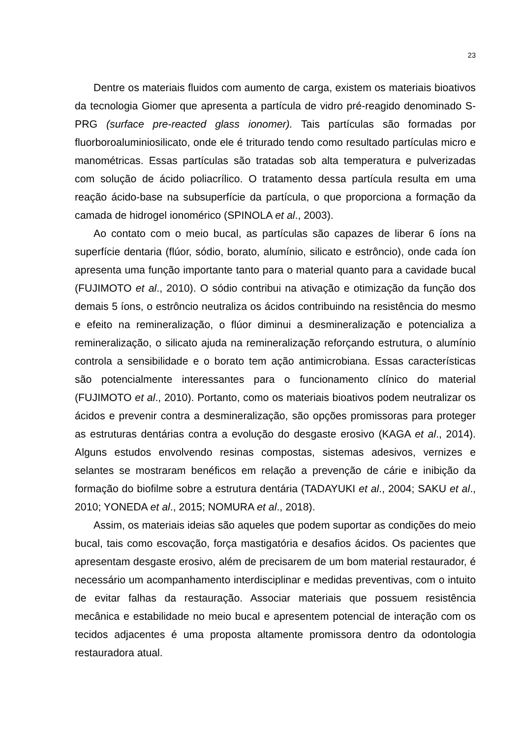23
Dentre os materiais fluidos com aumento de carga, existem os materiais bioativos da tecnologia Giomer que apresenta a partícula de vidro pré-reagido denominado S-PRG (surface pre-reacted glass ionomer). Tais partículas são formadas por fluorboroaluminiosilicato, onde ele é triturado tendo como resultado partículas micro e manométricas. Essas partículas são tratadas sob alta temperatura e pulverizadas com solução de ácido poliacrílico. O tratamento dessa partícula resulta em uma reação ácido-base na subsuperfície da partícula, o que proporciona a formação da camada de hidrogel ionomérico (SPINOLA et al., 2003).
Ao contato com o meio bucal, as partículas são capazes de liberar 6 íons na superfície dentaria (flúor, sódio, borato, alumínio, silicato e estrôncio), onde cada íon apresenta uma função importante tanto para o material quanto para a cavidade bucal (FUJIMOTO et al., 2010). O sódio contribui na ativação e otimização da função dos demais 5 íons, o estrôncio neutraliza os ácidos contribuindo na resistência do mesmo e efeito na remineralização, o flúor diminui a desmineralização e potencializa a remineralização, o silicato ajuda na remineralização reforçando estrutura, o alumínio controla a sensibilidade e o borato tem ação antimicrobiana. Essas características são potencialmente interessantes para o funcionamento clínico do material (FUJIMOTO et al., 2010). Portanto, como os materiais bioativos podem neutralizar os ácidos e prevenir contra a desmineralização, são opções promissoras para proteger as estruturas dentárias contra a evolução do desgaste erosivo (KAGA et al., 2014). Alguns estudos envolvendo resinas compostas, sistemas adesivos, vernizes e selantes se mostraram benéficos em relação a prevenção de cárie e inibição da formação do biofilme sobre a estrutura dentária (TADAYUKI et al., 2004; SAKU et al., 2010; YONEDA et al., 2015; NOMURA et al., 2018).
Assim, os materiais ideias são aqueles que podem suportar as condições do meio bucal, tais como escovação, força mastigatória e desafios ácidos. Os pacientes que apresentam desgaste erosivo, além de precisarem de um bom material restaurador, é necessário um acompanhamento interdisciplinar e medidas preventivas, com o intuito de evitar falhas da restauração. Associar materiais que possuem resistência mecânica e estabilidade no meio bucal e apresentem potencial de interação com os tecidos adjacentes é uma proposta altamente promissora dentro da odontologia restauradora atual.